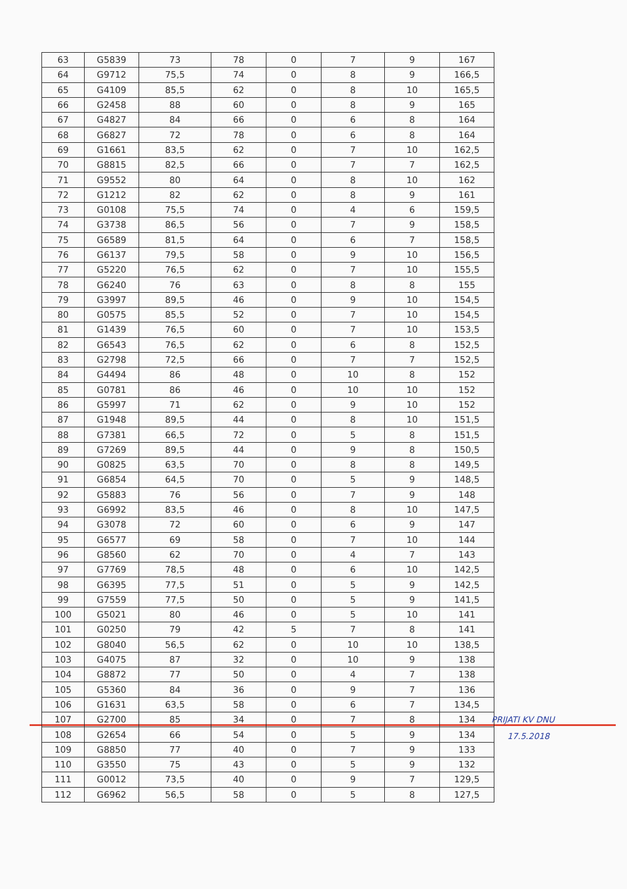| 63 | G5839 | 73 | 78 | 0 | 7 | 9 | 167 |
| 64 | G9712 | 75,5 | 74 | 0 | 8 | 9 | 166,5 |
| 65 | G4109 | 85,5 | 62 | 0 | 8 | 10 | 165,5 |
| 66 | G2458 | 88 | 60 | 0 | 8 | 9 | 165 |
| 67 | G4827 | 84 | 66 | 0 | 6 | 8 | 164 |
| 68 | G6827 | 72 | 78 | 0 | 6 | 8 | 164 |
| 69 | G1661 | 83,5 | 62 | 0 | 7 | 10 | 162,5 |
| 70 | G8815 | 82,5 | 66 | 0 | 7 | 7 | 162,5 |
| 71 | G9552 | 80 | 64 | 0 | 8 | 10 | 162 |
| 72 | G1212 | 82 | 62 | 0 | 8 | 9 | 161 |
| 73 | G0108 | 75,5 | 74 | 0 | 4 | 6 | 159,5 |
| 74 | G3738 | 86,5 | 56 | 0 | 7 | 9 | 158,5 |
| 75 | G6589 | 81,5 | 64 | 0 | 6 | 7 | 158,5 |
| 76 | G6137 | 79,5 | 58 | 0 | 9 | 10 | 156,5 |
| 77 | G5220 | 76,5 | 62 | 0 | 7 | 10 | 155,5 |
| 78 | G6240 | 76 | 63 | 0 | 8 | 8 | 155 |
| 79 | G3997 | 89,5 | 46 | 0 | 9 | 10 | 154,5 |
| 80 | G0575 | 85,5 | 52 | 0 | 7 | 10 | 154,5 |
| 81 | G1439 | 76,5 | 60 | 0 | 7 | 10 | 153,5 |
| 82 | G6543 | 76,5 | 62 | 0 | 6 | 8 | 152,5 |
| 83 | G2798 | 72,5 | 66 | 0 | 7 | 7 | 152,5 |
| 84 | G4494 | 86 | 48 | 0 | 10 | 8 | 152 |
| 85 | G0781 | 86 | 46 | 0 | 10 | 10 | 152 |
| 86 | G5997 | 71 | 62 | 0 | 9 | 10 | 152 |
| 87 | G1948 | 89,5 | 44 | 0 | 8 | 10 | 151,5 |
| 88 | G7381 | 66,5 | 72 | 0 | 5 | 8 | 151,5 |
| 89 | G7269 | 89,5 | 44 | 0 | 9 | 8 | 150,5 |
| 90 | G0825 | 63,5 | 70 | 0 | 8 | 8 | 149,5 |
| 91 | G6854 | 64,5 | 70 | 0 | 5 | 9 | 148,5 |
| 92 | G5883 | 76 | 56 | 0 | 7 | 9 | 148 |
| 93 | G6992 | 83,5 | 46 | 0 | 8 | 10 | 147,5 |
| 94 | G3078 | 72 | 60 | 0 | 6 | 9 | 147 |
| 95 | G6577 | 69 | 58 | 0 | 7 | 10 | 144 |
| 96 | G8560 | 62 | 70 | 0 | 4 | 7 | 143 |
| 97 | G7769 | 78,5 | 48 | 0 | 6 | 10 | 142,5 |
| 98 | G6395 | 77,5 | 51 | 0 | 5 | 9 | 142,5 |
| 99 | G7559 | 77,5 | 50 | 0 | 5 | 9 | 141,5 |
| 100 | G5021 | 80 | 46 | 0 | 5 | 10 | 141 |
| 101 | G0250 | 79 | 42 | 5 | 7 | 8 | 141 |
| 102 | G8040 | 56,5 | 62 | 0 | 10 | 10 | 138,5 |
| 103 | G4075 | 87 | 32 | 0 | 10 | 9 | 138 |
| 104 | G8872 | 77 | 50 | 0 | 4 | 7 | 138 |
| 105 | G5360 | 84 | 36 | 0 | 9 | 7 | 136 |
| 106 | G1631 | 63,5 | 58 | 0 | 6 | 7 | 134,5 |
| 107 | G2700 | 85 | 34 | 0 | 7 | 8 | 134 |
| 108 | G2654 | 66 | 54 | 0 | 5 | 9 | 134 |
| 109 | G8850 | 77 | 40 | 0 | 7 | 9 | 133 |
| 110 | G3550 | 75 | 43 | 0 | 5 | 9 | 132 |
| 111 | G0012 | 73,5 | 40 | 0 | 9 | 7 | 129,5 |
| 112 | G6962 | 56,5 | 58 | 0 | 5 | 8 | 127,5 |
PRIJATI KV DNU
17.5.2018